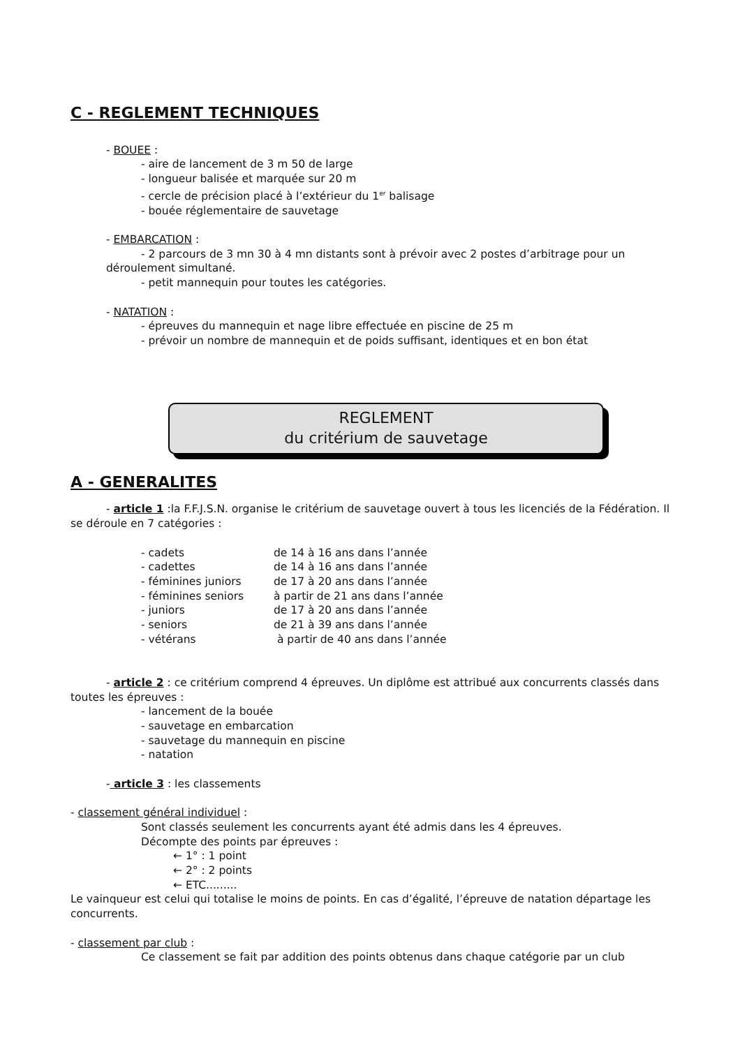C - REGLEMENT TECHNIQUES
- BOUEE :
- aire de lancement de 3 m 50 de large
- longueur balisée et marquée sur 20 m
- cercle de précision placé à l’extérieur du 1<sup>er</sup> balisage
- bouée réglementaire de sauvetage
- EMBARCATION :
- 2 parcours de 3 mn 30 à 4 mn distants sont à prévoir avec 2 postes d’arbitrage pour un déroulement simultané.
- petit mannequin pour toutes les catégories.
- NATATION :
- épreuves du mannequin et nage libre effectuée en piscine de 25 m
- prévoir un nombre de mannequin et de poids suffisant, identiques et en bon état
REGLEMENT
du critérium de sauvetage
A - GENERALITES
- article 1 :la F.F.J.S.N. organise le critérium de sauvetage ouvert à tous les licenciés de la Fédération. Il se déroule en 7 catégories :
- cadets de 14 à 16 ans dans l’année
- cadettes de 14 à 16 ans dans l’année
- féminines juniors de 17 à 20 ans dans l’année
- féminines seniors à partir de 21 ans dans l’année
- juniors de 17 à 20 ans dans l’année
- seniors de 21 à 39 ans dans l’année
- vétérans à partir de 40 ans dans l’année
- article 2 : ce critérium comprend 4 épreuves. Un diplôme est attribué aux concurrents classés dans toutes les épreuves :
- lancement de la bouée
- sauvetage en embarcation
- sauvetage du mannequin en piscine
- natation
- article 3 : les classements
- classement général individuel :
Sont classés seulement les concurrents ayant été admis dans les 4 épreuves.
Décompte des points par épreuves :
← 1° : 1 point
← 2° : 2 points
← ETC.........
Le vainqueur est celui qui totalise le moins de points. En cas d’égalité, l’épreuve de natation départage les concurrents.
- classement par club :
Ce classement se fait par addition des points obtenus dans chaque catégorie par un club